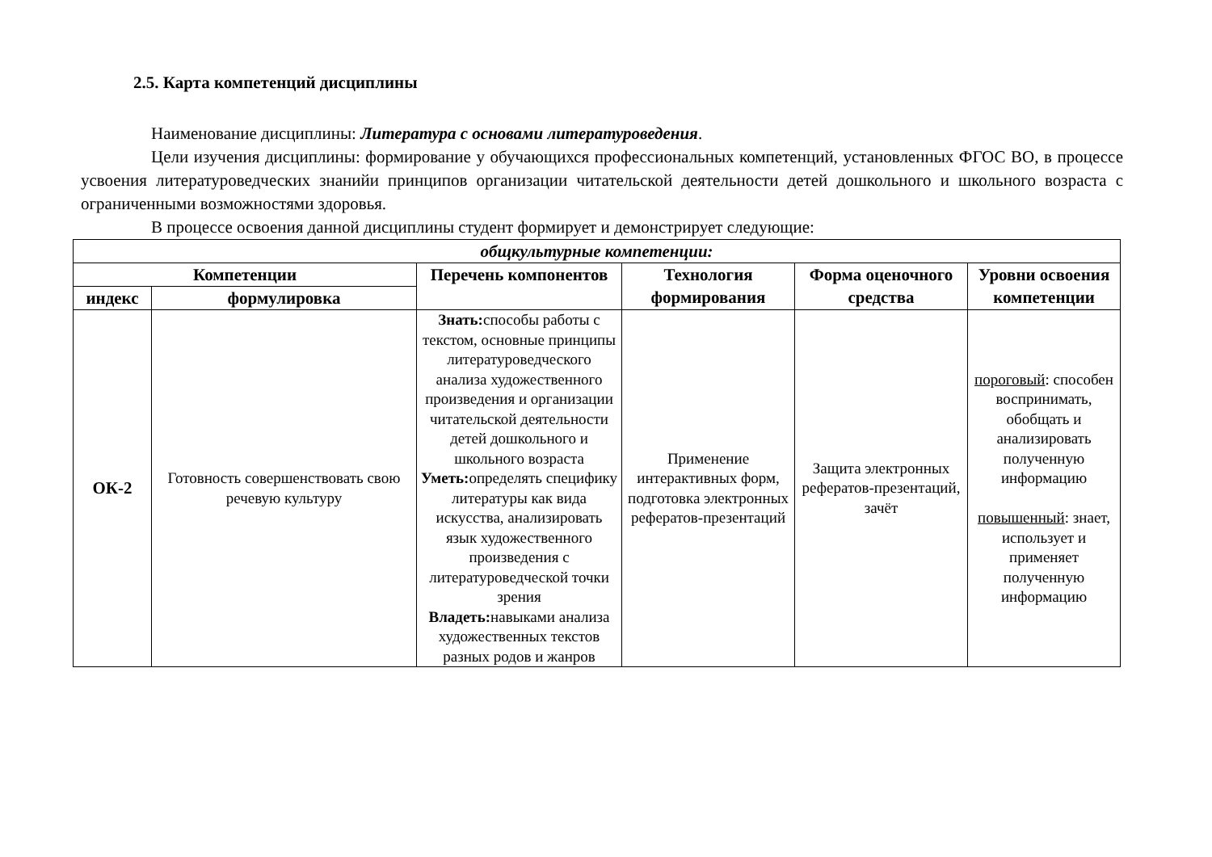2.5. Карта компетенций дисциплины
Наименование дисциплины: Литература с основами литературоведения.
Цели изучения дисциплины: формирование у обучающихся профессиональных компетенций, установленных ФГОС ВО, в процессе усвоения литературоведческих знанийи принципов организации читательской деятельности детей дошкольного и школьного возраста с ограниченными возможностями здоровья.
В процессе освоения данной дисциплины студент формирует и демонстрирует следующие:
| общкультурные компетенции: | | | | | |
| --- | --- | --- | --- | --- | --- |
| Компетенции | | Перечень компонентов | Технология формирования | Форма оценочного средства | Уровни освоения компетенции |
| индекс | формулировка | | | | |
| ОК-2 | Готовность совершенствовать свою речевую культуру | Знать: способы работы с текстом, основные принципы литературоведческого анализа художественного произведения и организации читательской деятельности детей дошкольного и школьного возраста Уметь: определять специфику литературы как вида искусства, анализировать язык художественного произведения с литературоведческой точки зрения Владеть: навыками анализа художественных текстов разных родов и жанров | Применение интерактивных форм, подготовка электронных рефератов-презентаций | Защита электронных рефератов-презентаций, зачёт | пороговый : способен воспринимать, обобщать и анализировать полученную информацию повышенный : знает, использует и применяет полученную информацию |